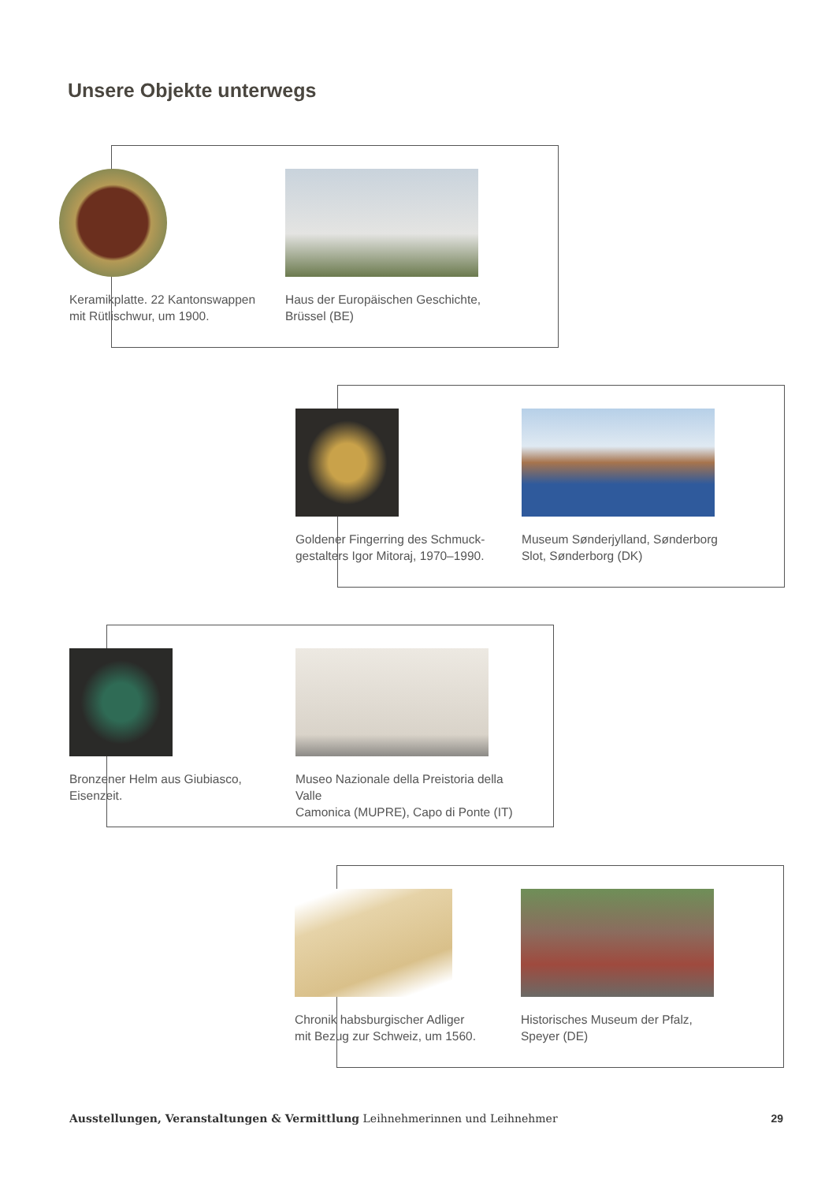Unsere Objekte unterwegs
Keramikplatte. 22 Kantonswappen
mit Rütlischwur, um 1900.
Haus der Europäischen Geschichte,
Brüssel (BE)
Goldener Fingerring des Schmuck-
gestalters Igor Mitoraj, 1970–1990.
Museum Sønderjylland, Sønderborg
Slot, Sønderborg (DK)
Bronzener Helm aus Giubiasco,
Eisenzeit.
Museo Nazionale della Preistoria della Valle
Camonica (MUPRE), Capo di Ponte (IT)
Chronik habsburgischer Adliger
mit Bezug zur Schweiz, um 1560.
Historisches Museum der Pfalz,
Speyer (DE)
Ausstellungen, Veranstaltungen & Vermittlung Leihnehmerinnen und Leihnehmer 29